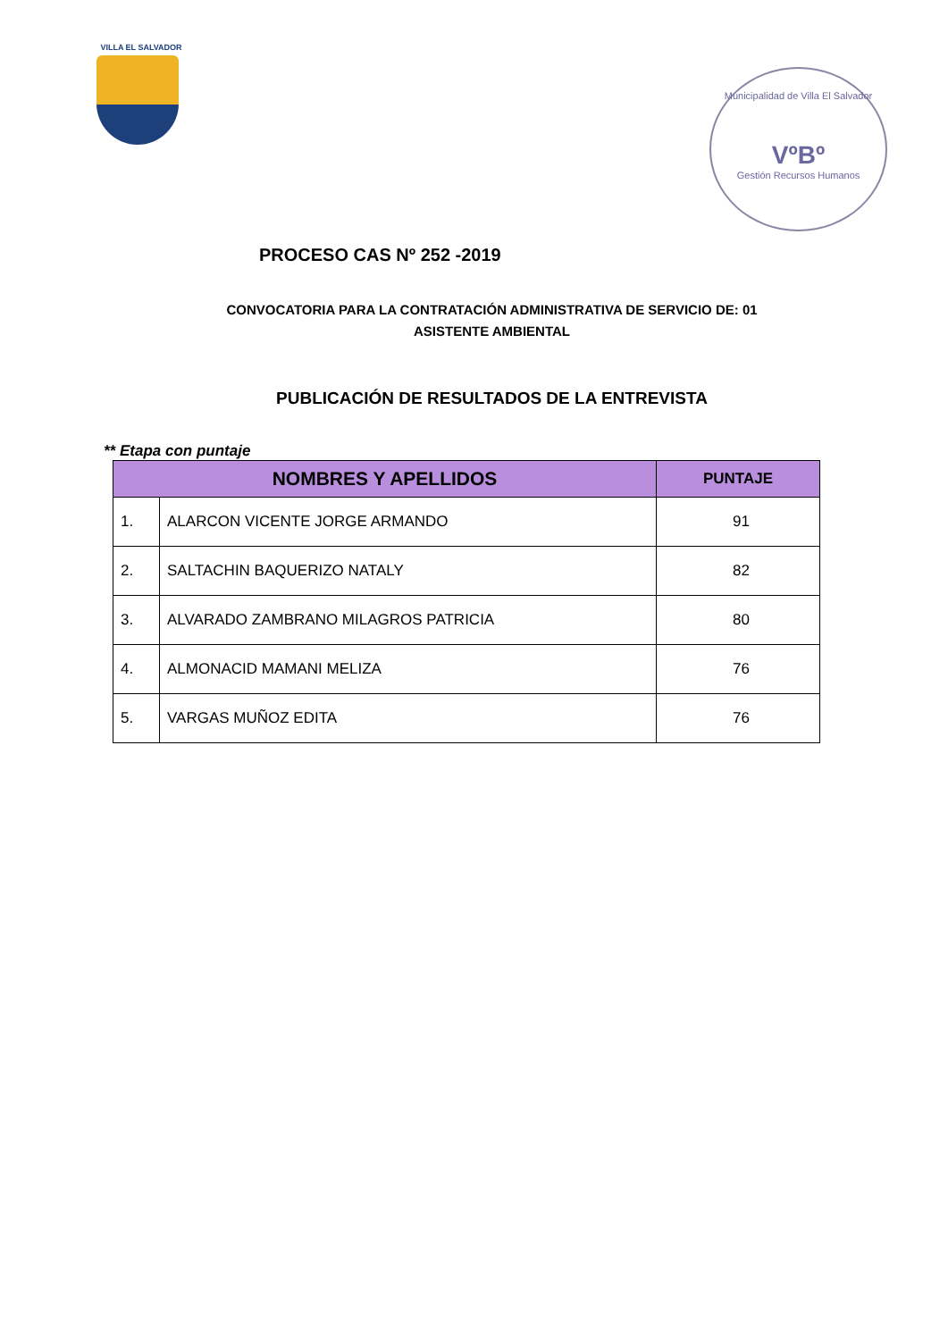VILLA EL SALVADOR
Municipalidad de Villa El Salvador
VºBº
Gestión Recursos Humanos
PROCESO CAS Nº 252 -2019
CONVOCATORIA PARA LA CONTRATACIÓN ADMINISTRATIVA DE SERVICIO DE: 01
ASISTENTE AMBIENTAL
PUBLICACIÓN DE RESULTADOS DE LA ENTREVISTA
** Etapa con puntaje
| NOMBRES Y APELLIDOS | | PUNTAJE |
| --- | --- | --- |
| 1. | ALARCON VICENTE JORGE ARMANDO | 91 |
| 2. | SALTACHIN BAQUERIZO NATALY | 82 |
| 3. | ALVARADO ZAMBRANO MILAGROS PATRICIA | 80 |
| 4. | ALMONACID MAMANI MELIZA | 76 |
| 5. | VARGAS MUÑOZ EDITA | 76 |